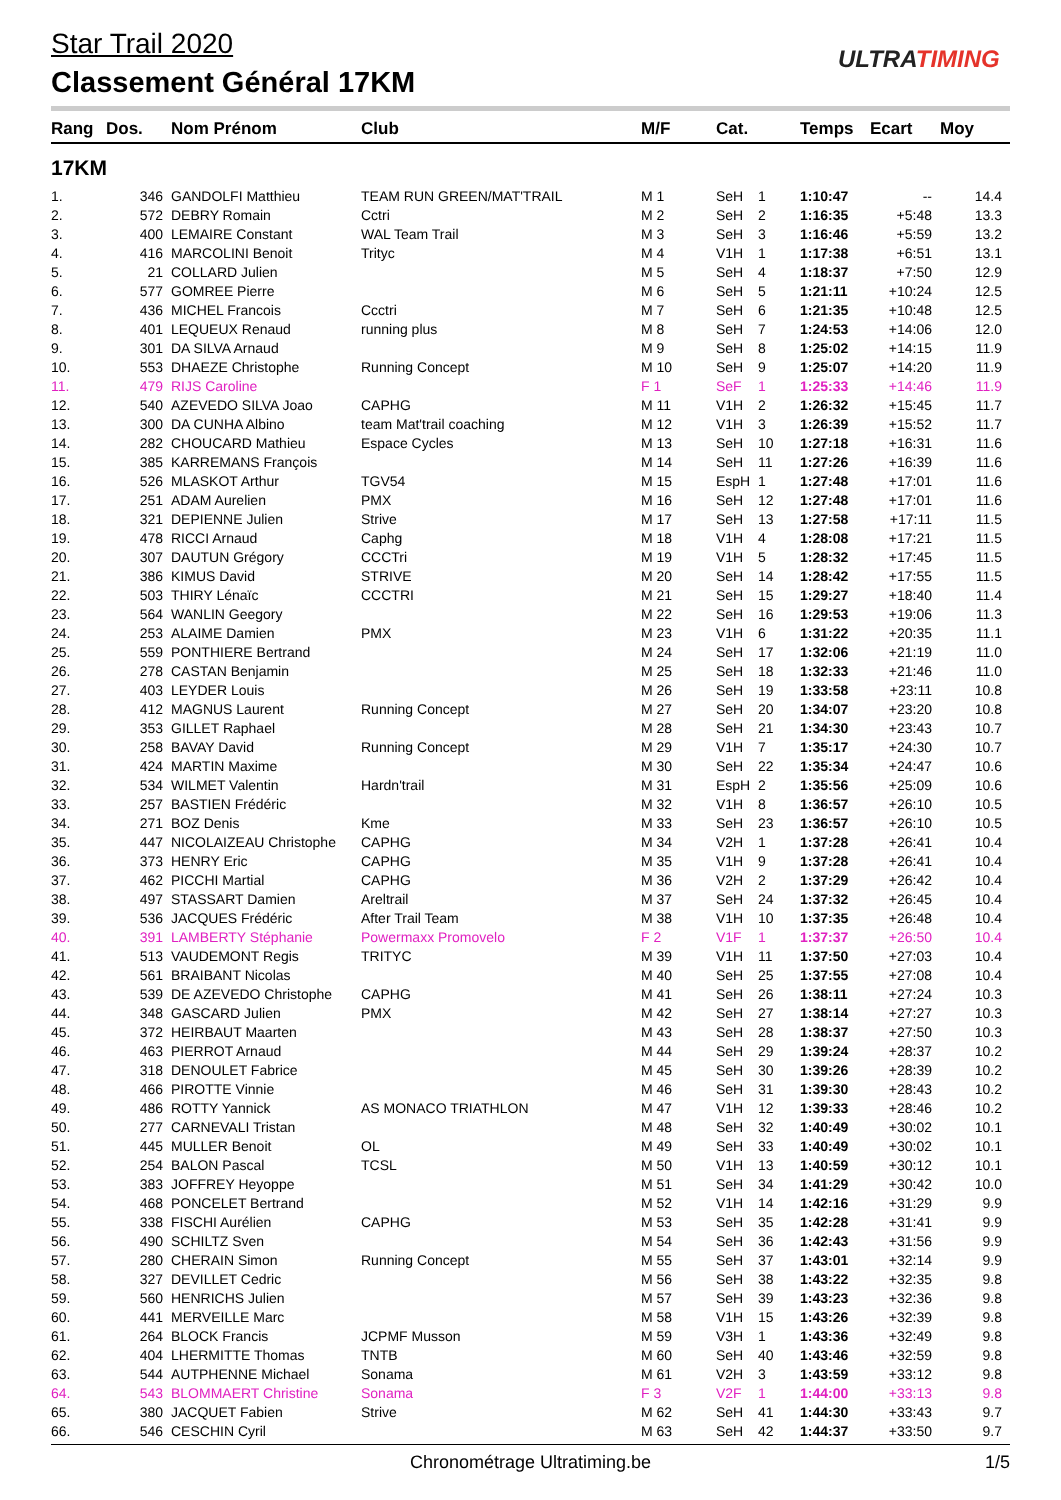Star Trail 2020
Classement Général 17KM
ULTRATIMING
| Rang | Dos. | Nom Prénom | Club | M/F | Cat. | | Temps | Ecart | Moy |
| --- | --- | --- | --- | --- | --- | --- | --- | --- | --- |
| 17KM | | | | | | | | | |
| 1. | 346 | GANDOLFI Matthieu | TEAM RUN GREEN/MAT'TRAIL | M 1 | SeH | 1 | 1:10:47 | -- | 14.4 |
| 2. | 572 | DEBRY Romain | Cctri | M 2 | SeH | 2 | 1:16:35 | +5:48 | 13.3 |
| 3. | 400 | LEMAIRE Constant | WAL Team Trail | M 3 | SeH | 3 | 1:16:46 | +5:59 | 13.2 |
| 4. | 416 | MARCOLINI Benoit | Trityc | M 4 | V1H | 1 | 1:17:38 | +6:51 | 13.1 |
| 5. | 21 | COLLARD Julien | | M 5 | SeH | 4 | 1:18:37 | +7:50 | 12.9 |
| 6. | 577 | GOMREE Pierre | | M 6 | SeH | 5 | 1:21:11 | +10:24 | 12.5 |
| 7. | 436 | MICHEL Francois | Ccctri | M 7 | SeH | 6 | 1:21:35 | +10:48 | 12.5 |
| 8. | 401 | LEQUEUX Renaud | running plus | M 8 | SeH | 7 | 1:24:53 | +14:06 | 12.0 |
| 9. | 301 | DA SILVA Arnaud | | M 9 | SeH | 8 | 1:25:02 | +14:15 | 11.9 |
| 10. | 553 | DHAEZE Christophe | Running Concept | M 10 | SeH | 9 | 1:25:07 | +14:20 | 11.9 |
| 11. | 479 | RIJS Caroline | | F 1 | SeF | 1 | 1:25:33 | +14:46 | 11.9 |
| 12. | 540 | AZEVEDO SILVA Joao | CAPHG | M 11 | V1H | 2 | 1:26:32 | +15:45 | 11.7 |
| 13. | 300 | DA CUNHA Albino | team Mat'trail coaching | M 12 | V1H | 3 | 1:26:39 | +15:52 | 11.7 |
| 14. | 282 | CHOUCARD Mathieu | Espace Cycles | M 13 | SeH | 10 | 1:27:18 | +16:31 | 11.6 |
| 15. | 385 | KARREMANS François | | M 14 | SeH | 11 | 1:27:26 | +16:39 | 11.6 |
| 16. | 526 | MLASKOT Arthur | TGV54 | M 15 | EspH | 1 | 1:27:48 | +17:01 | 11.6 |
| 17. | 251 | ADAM Aurelien | PMX | M 16 | SeH | 12 | 1:27:48 | +17:01 | 11.6 |
| 18. | 321 | DEPIENNE Julien | Strive | M 17 | SeH | 13 | 1:27:58 | +17:11 | 11.5 |
| 19. | 478 | RICCI Arnaud | Caphg | M 18 | V1H | 4 | 1:28:08 | +17:21 | 11.5 |
| 20. | 307 | DAUTUN Grégory | CCCTri | M 19 | V1H | 5 | 1:28:32 | +17:45 | 11.5 |
| 21. | 386 | KIMUS David | STRIVE | M 20 | SeH | 14 | 1:28:42 | +17:55 | 11.5 |
| 22. | 503 | THIRY Lénaïc | CCCTRI | M 21 | SeH | 15 | 1:29:27 | +18:40 | 11.4 |
| 23. | 564 | WANLIN Geegory | | M 22 | SeH | 16 | 1:29:53 | +19:06 | 11.3 |
| 24. | 253 | ALAIME Damien | PMX | M 23 | V1H | 6 | 1:31:22 | +20:35 | 11.1 |
| 25. | 559 | PONTHIERE Bertrand | | M 24 | SeH | 17 | 1:32:06 | +21:19 | 11.0 |
| 26. | 278 | CASTAN Benjamin | | M 25 | SeH | 18 | 1:32:33 | +21:46 | 11.0 |
| 27. | 403 | LEYDER Louis | | M 26 | SeH | 19 | 1:33:58 | +23:11 | 10.8 |
| 28. | 412 | MAGNUS Laurent | Running Concept | M 27 | SeH | 20 | 1:34:07 | +23:20 | 10.8 |
| 29. | 353 | GILLET Raphael | | M 28 | SeH | 21 | 1:34:30 | +23:43 | 10.7 |
| 30. | 258 | BAVAY David | Running Concept | M 29 | V1H | 7 | 1:35:17 | +24:30 | 10.7 |
| 31. | 424 | MARTIN Maxime | | M 30 | SeH | 22 | 1:35:34 | +24:47 | 10.6 |
| 32. | 534 | WILMET Valentin | Hardn'trail | M 31 | EspH | 2 | 1:35:56 | +25:09 | 10.6 |
| 33. | 257 | BASTIEN Frédéric | | M 32 | V1H | 8 | 1:36:57 | +26:10 | 10.5 |
| 34. | 271 | BOZ Denis | Kme | M 33 | SeH | 23 | 1:36:57 | +26:10 | 10.5 |
| 35. | 447 | NICOLAIZEAU Christophe | CAPHG | M 34 | V2H | 1 | 1:37:28 | +26:41 | 10.4 |
| 36. | 373 | HENRY Eric | CAPHG | M 35 | V1H | 9 | 1:37:28 | +26:41 | 10.4 |
| 37. | 462 | PICCHI Martial | CAPHG | M 36 | V2H | 2 | 1:37:29 | +26:42 | 10.4 |
| 38. | 497 | STASSART Damien | Areltrail | M 37 | SeH | 24 | 1:37:32 | +26:45 | 10.4 |
| 39. | 536 | JACQUES Frédéric | After Trail Team | M 38 | V1H | 10 | 1:37:35 | +26:48 | 10.4 |
| 40. | 391 | LAMBERTY Stéphanie | Powermaxx Promovelo | F 2 | V1F | 1 | 1:37:37 | +26:50 | 10.4 |
| 41. | 513 | VAUDEMONT Regis | TRITYC | M 39 | V1H | 11 | 1:37:50 | +27:03 | 10.4 |
| 42. | 561 | BRAIBANT Nicolas | | M 40 | SeH | 25 | 1:37:55 | +27:08 | 10.4 |
| 43. | 539 | DE AZEVEDO Christophe | CAPHG | M 41 | SeH | 26 | 1:38:11 | +27:24 | 10.3 |
| 44. | 348 | GASCARD Julien | PMX | M 42 | SeH | 27 | 1:38:14 | +27:27 | 10.3 |
| 45. | 372 | HEIRBAUT Maarten | | M 43 | SeH | 28 | 1:38:37 | +27:50 | 10.3 |
| 46. | 463 | PIERROT Arnaud | | M 44 | SeH | 29 | 1:39:24 | +28:37 | 10.2 |
| 47. | 318 | DENOULET Fabrice | | M 45 | SeH | 30 | 1:39:26 | +28:39 | 10.2 |
| 48. | 466 | PIROTTE Vinnie | | M 46 | SeH | 31 | 1:39:30 | +28:43 | 10.2 |
| 49. | 486 | ROTTY Yannick | AS MONACO TRIATHLON | M 47 | V1H | 12 | 1:39:33 | +28:46 | 10.2 |
| 50. | 277 | CARNEVALI Tristan | | M 48 | SeH | 32 | 1:40:49 | +30:02 | 10.1 |
| 51. | 445 | MULLER Benoit | OL | M 49 | SeH | 33 | 1:40:49 | +30:02 | 10.1 |
| 52. | 254 | BALON Pascal | TCSL | M 50 | V1H | 13 | 1:40:59 | +30:12 | 10.1 |
| 53. | 383 | JOFFREY Heyoppe | | M 51 | SeH | 34 | 1:41:29 | +30:42 | 10.0 |
| 54. | 468 | PONCELET Bertrand | | M 52 | V1H | 14 | 1:42:16 | +31:29 | 9.9 |
| 55. | 338 | FISCHI Aurélien | CAPHG | M 53 | SeH | 35 | 1:42:28 | +31:41 | 9.9 |
| 56. | 490 | SCHILTZ Sven | | M 54 | SeH | 36 | 1:42:43 | +31:56 | 9.9 |
| 57. | 280 | CHERAIN Simon | Running Concept | M 55 | SeH | 37 | 1:43:01 | +32:14 | 9.9 |
| 58. | 327 | DEVILLET Cedric | | M 56 | SeH | 38 | 1:43:22 | +32:35 | 9.8 |
| 59. | 560 | HENRICHS Julien | | M 57 | SeH | 39 | 1:43:23 | +32:36 | 9.8 |
| 60. | 441 | MERVEILLE Marc | | M 58 | V1H | 15 | 1:43:26 | +32:39 | 9.8 |
| 61. | 264 | BLOCK Francis | JCPMF Musson | M 59 | V3H | 1 | 1:43:36 | +32:49 | 9.8 |
| 62. | 404 | LHERMITTE Thomas | TNTB | M 60 | SeH | 40 | 1:43:46 | +32:59 | 9.8 |
| 63. | 544 | AUTPHENNE Michael | Sonama | M 61 | V2H | 3 | 1:43:59 | +33:12 | 9.8 |
| 64. | 543 | BLOMMAERT Christine | Sonama | F 3 | V2F | 1 | 1:44:00 | +33:13 | 9.8 |
| 65. | 380 | JACQUET Fabien | Strive | M 62 | SeH | 41 | 1:44:30 | +33:43 | 9.7 |
| 66. | 546 | CESCHIN Cyril | | M 63 | SeH | 42 | 1:44:37 | +33:50 | 9.7 |
Chronométrage Ultratiming.be 1/5